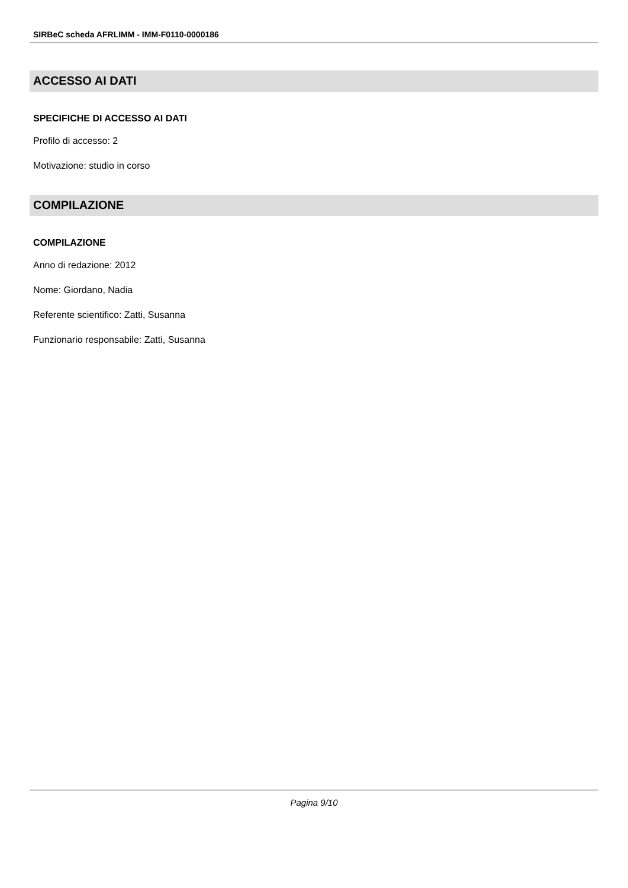SIRBeC scheda AFRLIMM - IMM-F0110-0000186
ACCESSO AI DATI
SPECIFICHE DI ACCESSO AI DATI
Profilo di accesso: 2
Motivazione: studio in corso
COMPILAZIONE
COMPILAZIONE
Anno di redazione: 2012
Nome: Giordano, Nadia
Referente scientifico: Zatti, Susanna
Funzionario responsabile: Zatti, Susanna
Pagina 9/10